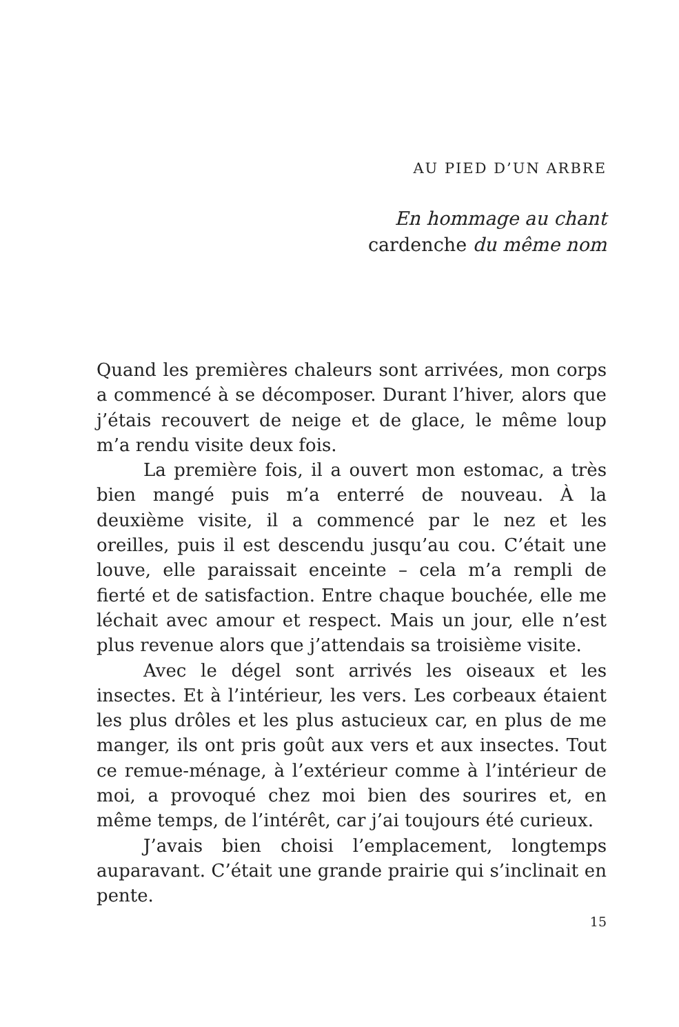AU PIED D’UN ARBRE
En hommage au chant
cardenche du même nom
Quand les premières chaleurs sont arrivées, mon corps a commencé à se décomposer. Durant l’hiver, alors que j’étais recouvert de neige et de glace, le même loup m’a rendu visite deux fois.
La première fois, il a ouvert mon estomac, a très bien mangé puis m’a enterré de nouveau. À la deuxième visite, il a commencé par le nez et les oreilles, puis il est descendu jusqu’au cou. C’était une louve, elle paraissait enceinte – cela m’a rempli de fierté et de satisfaction. Entre chaque bouchée, elle me léchait avec amour et respect. Mais un jour, elle n’est plus revenue alors que j’attendais sa troisième visite.
Avec le dégel sont arrivés les oiseaux et les insectes. Et à l’intérieur, les vers. Les corbeaux étaient les plus drôles et les plus astucieux car, en plus de me manger, ils ont pris goût aux vers et aux insectes. Tout ce remue-ménage, à l’extérieur comme à l’intérieur de moi, a provoqué chez moi bien des sourires et, en même temps, de l’intérêt, car j’ai toujours été curieux.
J’avais bien choisi l’emplacement, longtemps auparavant. C’était une grande prairie qui s’inclinait en pente.
15